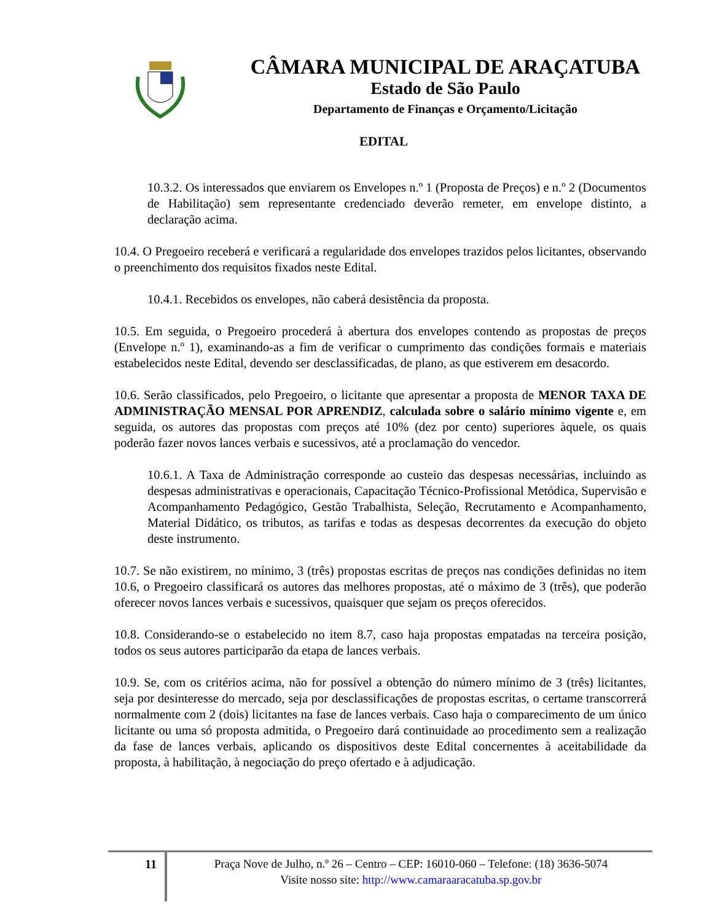CÂMARA MUNICIPAL DE ARAÇATUBA
Estado de São Paulo
Departamento de Finanças e Orçamento/Licitação
EDITAL
10.3.2. Os interessados que enviarem os Envelopes n.º 1 (Proposta de Preços) e n.º 2 (Documentos de Habilitação) sem representante credenciado deverão remeter, em envelope distinto, a declaração acima.
10.4. O Pregoeiro receberá e verificará a regularidade dos envelopes trazidos pelos licitantes, observando o preenchimento dos requisitos fixados neste Edital.
10.4.1. Recebidos os envelopes, não caberá desistência da proposta.
10.5. Em seguida, o Pregoeiro procederá à abertura dos envelopes contendo as propostas de preços (Envelope n.º 1), examinando-as a fim de verificar o cumprimento das condições formais e materiais estabelecidos neste Edital, devendo ser desclassificadas, de plano, as que estiverem em desacordo.
10.6. Serão classificados, pelo Pregoeiro, o licitante que apresentar a proposta de MENOR TAXA DE ADMINISTRAÇÃO MENSAL POR APRENDIZ, calculada sobre o salário mínimo vigente e, em seguida, os autores das propostas com preços até 10% (dez por cento) superiores àquele, os quais poderão fazer novos lances verbais e sucessivos, até a proclamação do vencedor.
10.6.1. A Taxa de Administração corresponde ao custeio das despesas necessárias, incluindo as despesas administrativas e operacionais, Capacitação Técnico-Profissional Metódica, Supervisão e Acompanhamento Pedagógico, Gestão Trabalhista, Seleção, Recrutamento e Acompanhamento, Material Didático, os tributos, as tarifas e todas as despesas decorrentes da execução do objeto deste instrumento.
10.7. Se não existirem, no mínimo, 3 (três) propostas escritas de preços nas condições definidas no item 10.6, o Pregoeiro classificará os autores das melhores propostas, até o máximo de 3 (três), que poderão oferecer novos lances verbais e sucessivos, quaisquer que sejam os preços oferecidos.
10.8. Considerando-se o estabelecido no item 8.7, caso haja propostas empatadas na terceira posição, todos os seus autores participarão da etapa de lances verbais.
10.9. Se, com os critérios acima, não for possível a obtenção do número mínimo de 3 (três) licitantes, seja por desinteresse do mercado, seja por desclassificações de propostas escritas, o certame transcorrerá normalmente com 2 (dois) licitantes na fase de lances verbais. Caso haja o comparecimento de um único licitante ou uma só proposta admitida, o Pregoeiro dará continuidade ao procedimento sem a realização da fase de lances verbais, aplicando os dispositivos deste Edital concernentes à aceitabilidade da proposta, à habilitação, à negociação do preço ofertado e à adjudicação.
11
Praça Nove de Julho, n.º 26 – Centro – CEP: 16010-060 – Telefone: (18) 3636-5074
Visite nosso site: http://www.camaraaracatuba.sp.gov.br